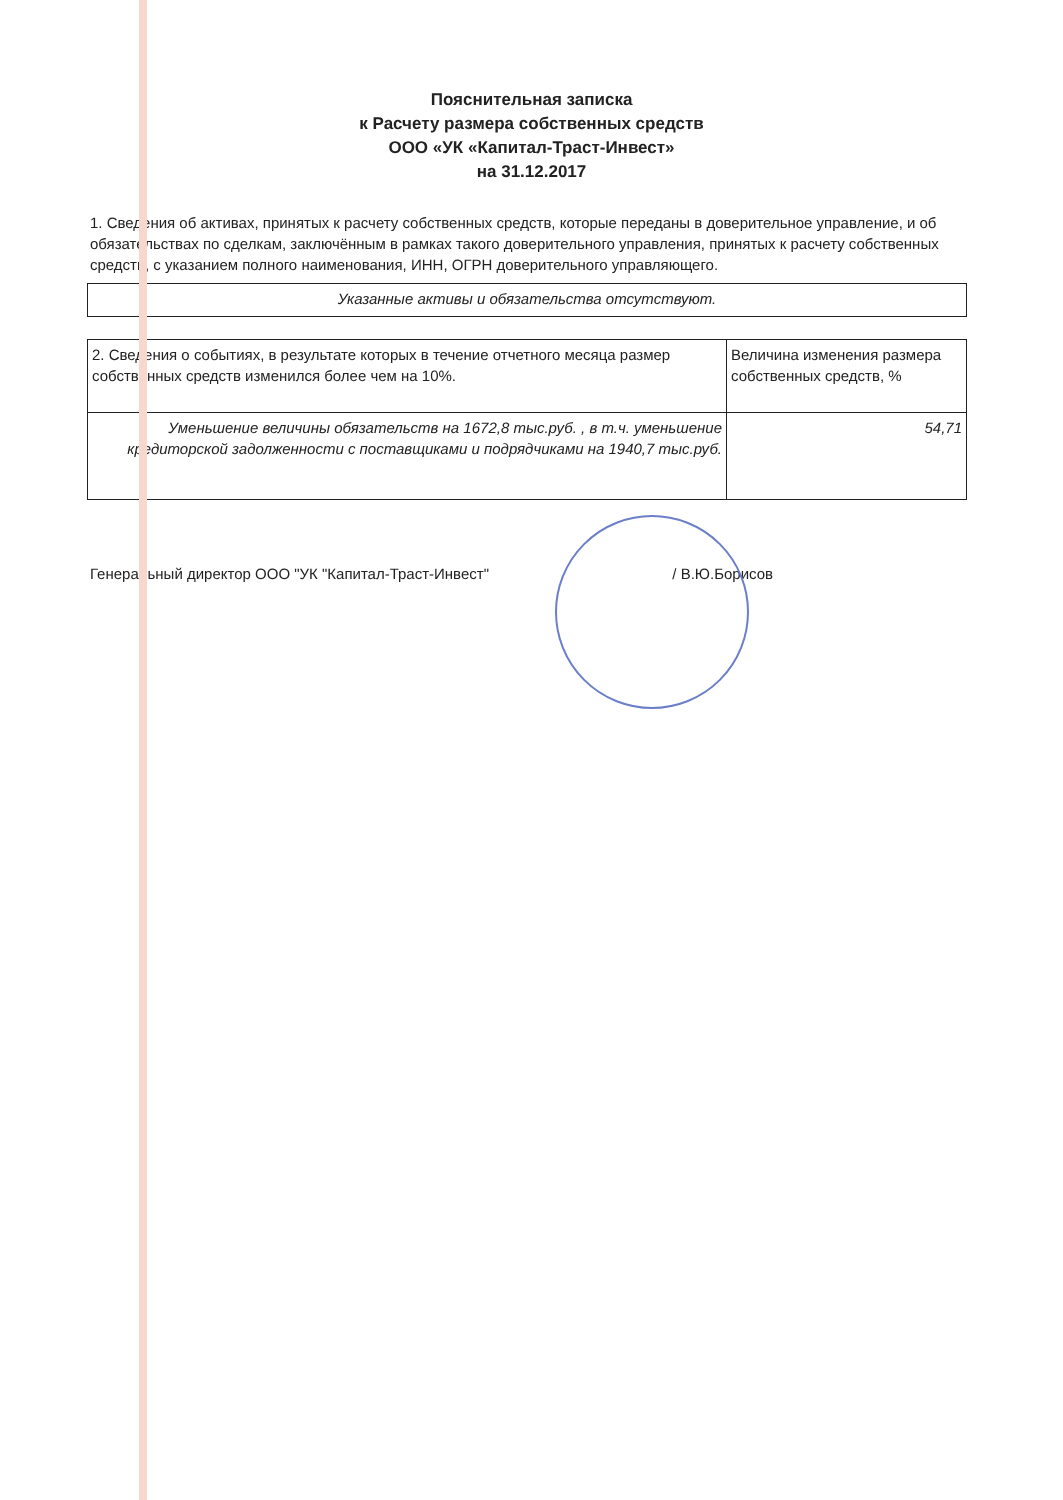Пояснительная записка
к Расчету размера собственных средств
ООО «УК «Капитал-Траст-Инвест»
на 31.12.2017
1. Сведения об активах, принятых к расчету собственных средств, которые переданы в доверительное управление, и об обязательствах по сделкам, заключённым в рамках такого доверительного управления, принятых к расчету собственных средств, с указанием полного наименования, ИНН, ОГРН доверительного управляющего.
| Указанные активы и обязательства отсутствуют. |
| 2. Сведения о событиях, в результате которых в течение отчетного месяца размер собственных средств изменился более чем на 10%. | Величина изменения размера собственных средств, % |
| Уменьшение величины обязательств на 1672,8 тыс.руб. , в т.ч. уменьшение кредиторской задолженности с поставщиками и подрядчиками на 1940,7 тыс.руб. | 54,71 |
Генеральный директор ООО "УК "Капитал-Траст-Инвест" / В.Ю.Борисов